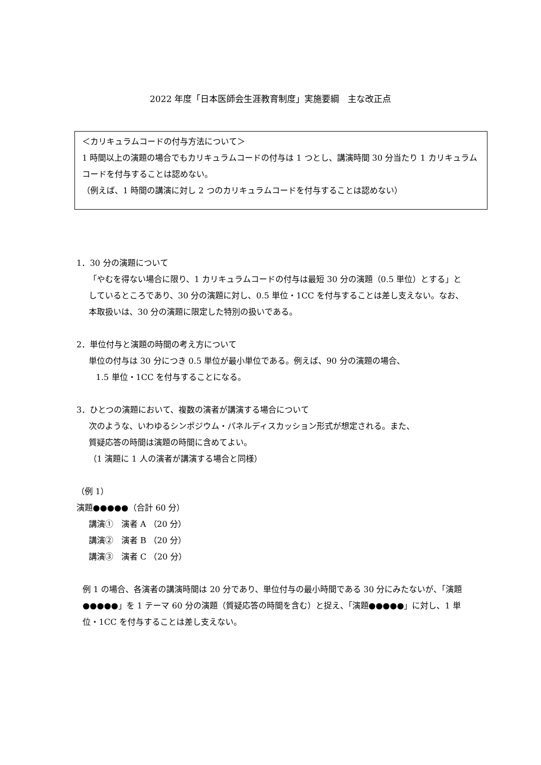2022 年度「日本医師会生涯教育制度」実施要綱　主な改正点
＜カリキュラムコードの付与方法について＞
1 時間以上の演題の場合でもカリキュラムコードの付与は 1 つとし、講演時間 30 分当たり 1 カリキュラムコードを付与することは認めない。
（例えば、1 時間の講演に対し 2 つのカリキュラムコードを付与することは認めない）
1．30 分の演題について
「やむを得ない場合に限り、1 カリキュラムコードの付与は最短 30 分の演題（0.5 単位）とする」としているところであり、30 分の演題に対し、0.5 単位・1CC を付与することは差し支えない。なお、本取扱いは、30 分の演題に限定した特別の扱いである。
2．単位付与と演題の時間の考え方について
単位の付与は 30 分につき 0.5 単位が最小単位である。例えば、90 分の演題の場合、
1.5 単位・1CC を付与することになる。
3．ひとつの演題において、複数の演者が講演する場合について
次のような、いわゆるシンポジウム・パネルディスカッション形式が想定される。また、
質疑応答の時間は演題の時間に含めてよい。
（1 演題に 1 人の演者が講演する場合と同様）
（例 1）
演題●●●●●（合計 60 分）
講演①　演者 A （20 分）
講演②　演者 B （20 分）
講演③　演者 C （20 分）
例 1 の場合、各演者の講演時間は 20 分であり、単位付与の最小時間である 30 分にみたないが、「演題●●●●●」を 1 テーマ 60 分の演題（質疑応答の時間を含む）と捉え、「演題●●●●●」に対し、1 単位・1CC を付与することは差し支えない。